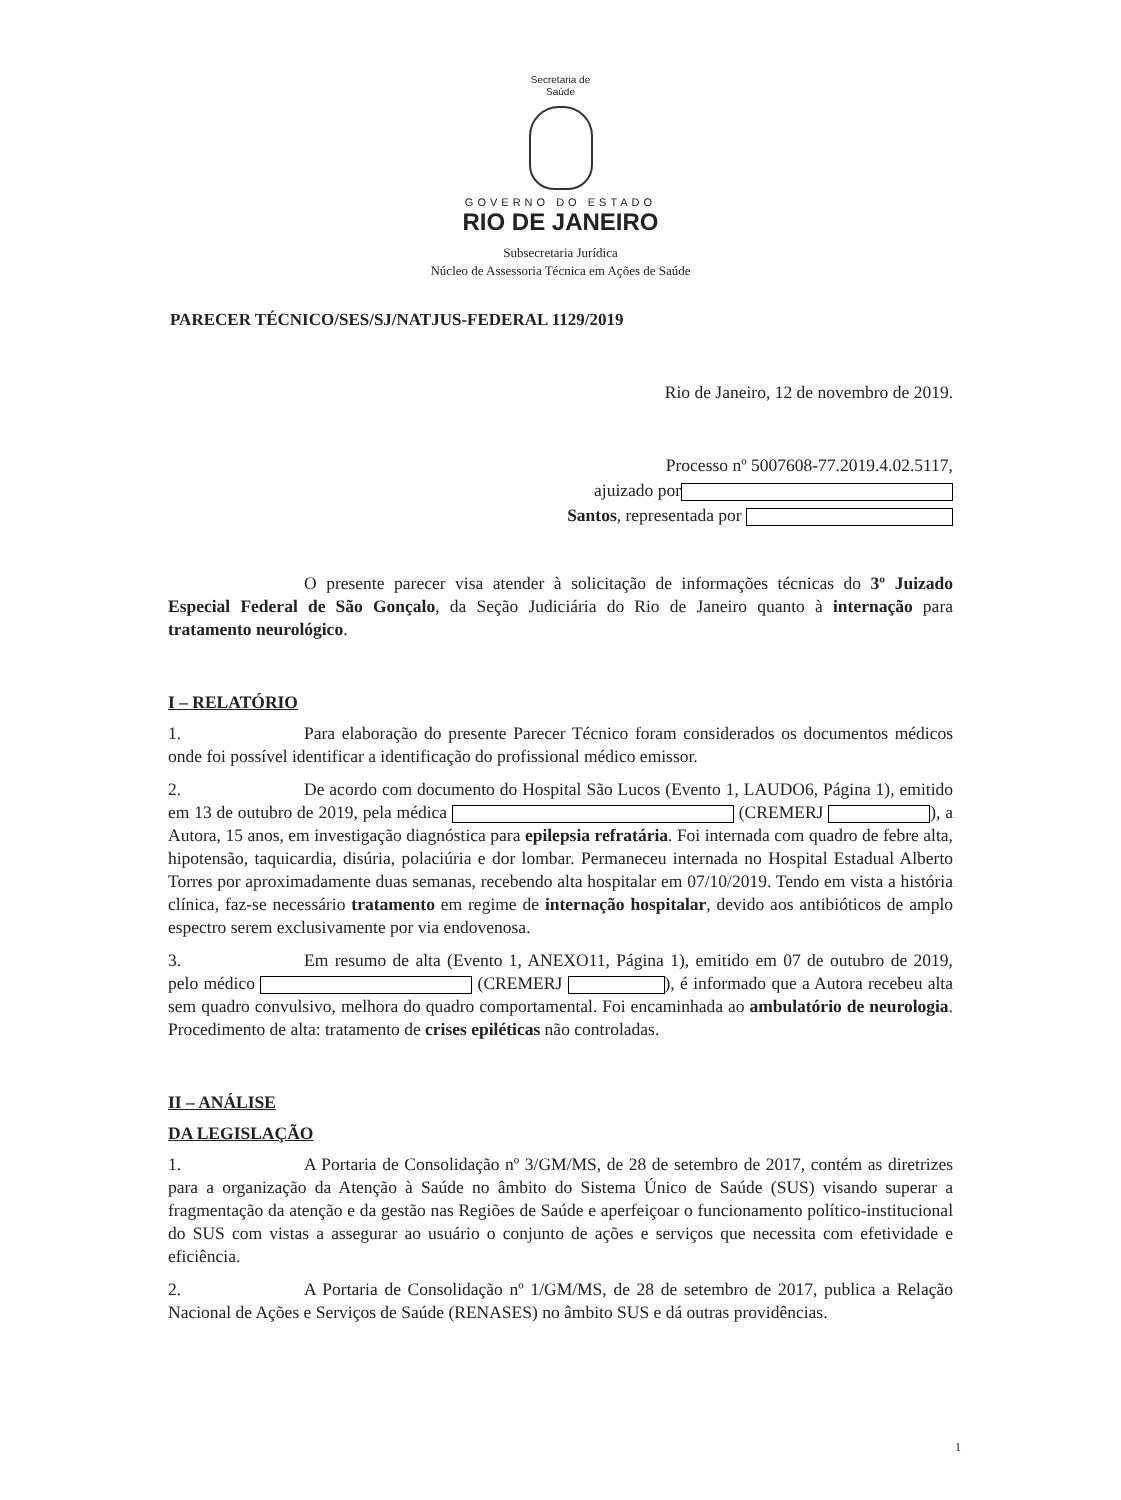Secretaria de
Saúde
GOVERNO DO ESTADO
RIO DE JANEIRO
Subsecretaria Jurídica
Núcleo de Assessoria Técnica em Ações de Saúde
PARECER TÉCNICO/SES/SJ/NATJUS-FEDERAL 1129/2019
Rio de Janeiro, 12 de novembro de 2019.
Processo nº 5007608-77.2019.4.02.5117,
ajuizado por
Santos, representada por
O presente parecer visa atender à solicitação de informações técnicas do 3º Juizado Especial Federal de São Gonçalo, da Seção Judiciária do Rio de Janeiro quanto à internação para tratamento neurológico.
I – RELATÓRIO
1. Para elaboração do presente Parecer Técnico foram considerados os documentos médicos onde foi possível identificar a identificação do profissional médico emissor.
2. De acordo com documento do Hospital São Lucos (Evento 1, LAUDO6, Página 1), emitido em 13 de outubro de 2019, pela médica (CREMERJ ), a Autora, 15 anos, em investigação diagnóstica para epilepsia refratária. Foi internada com quadro de febre alta, hipotensão, taquicardia, disúria, polaciúria e dor lombar. Permaneceu internada no Hospital Estadual Alberto Torres por aproximadamente duas semanas, recebendo alta hospitalar em 07/10/2019. Tendo em vista a história clínica, faz-se necessário tratamento em regime de internação hospitalar, devido aos antibióticos de amplo espectro serem exclusivamente por via endovenosa.
3. Em resumo de alta (Evento 1, ANEXO11, Página 1), emitido em 07 de outubro de 2019, pelo médico (CREMERJ ), é informado que a Autora recebeu alta sem quadro convulsivo, melhora do quadro comportamental. Foi encaminhada ao ambulatório de neurologia. Procedimento de alta: tratamento de crises epiléticas não controladas.
II – ANÁLISE
DA LEGISLAÇÃO
1. A Portaria de Consolidação nº 3/GM/MS, de 28 de setembro de 2017, contém as diretrizes para a organização da Atenção à Saúde no âmbito do Sistema Único de Saúde (SUS) visando superar a fragmentação da atenção e da gestão nas Regiões de Saúde e aperfeiçoar o funcionamento político-institucional do SUS com vistas a assegurar ao usuário o conjunto de ações e serviços que necessita com efetividade e eficiência.
2. A Portaria de Consolidação nº 1/GM/MS, de 28 de setembro de 2017, publica a Relação Nacional de Ações e Serviços de Saúde (RENASES) no âmbito SUS e dá outras providências.
1